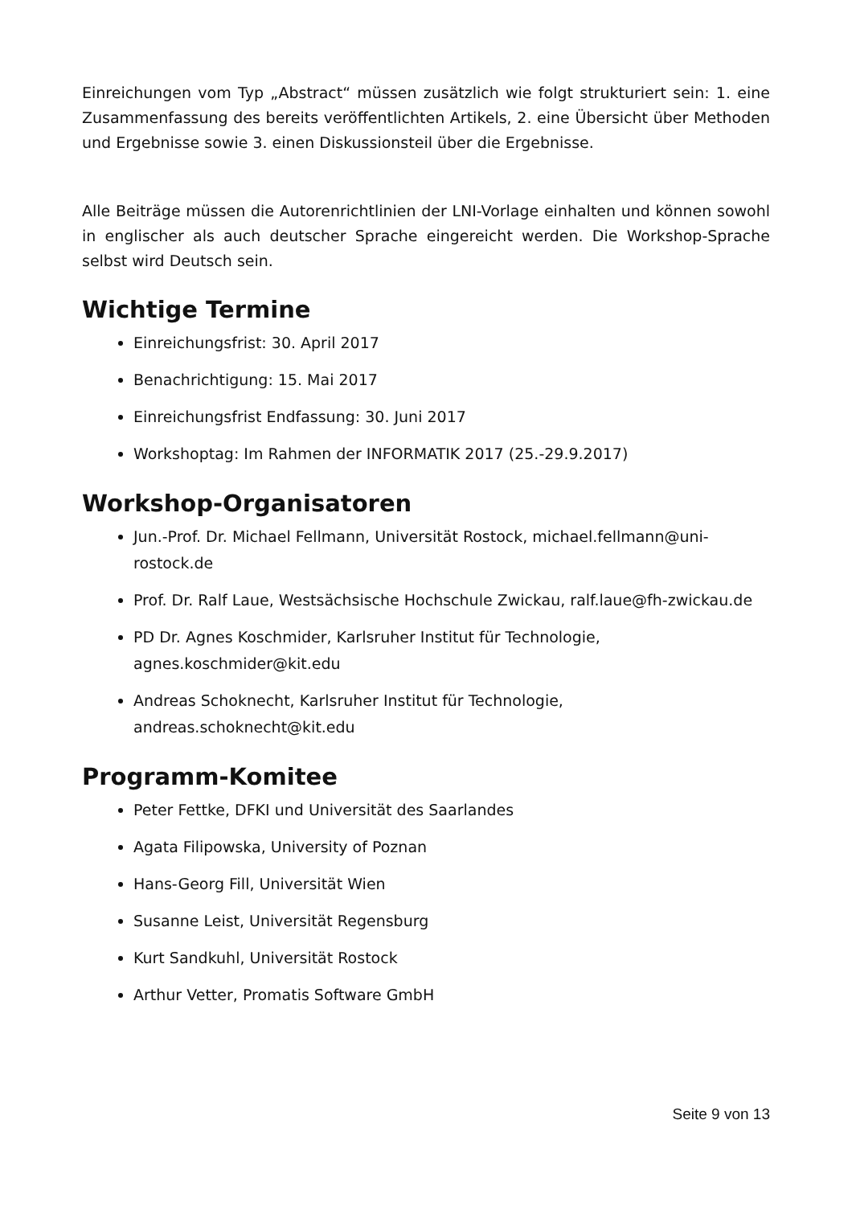Einreichungen vom Typ „Abstract“ müssen zusätzlich wie folgt strukturiert sein: 1. eine Zusammenfassung des bereits veröffentlichten Artikels, 2. eine Übersicht über Methoden und Ergebnisse sowie 3. einen Diskussionsteil über die Ergebnisse.
Alle Beiträge müssen die Autorenrichtlinien der LNI-Vorlage einhalten und können sowohl in englischer als auch deutscher Sprache eingereicht werden. Die Workshop-Sprache selbst wird Deutsch sein.
Wichtige Termine
Einreichungsfrist: 30. April 2017
Benachrichtigung: 15. Mai 2017
Einreichungsfrist Endfassung: 30. Juni 2017
Workshoptag: Im Rahmen der INFORMATIK 2017 (25.-29.9.2017)
Workshop-Organisatoren
Jun.-Prof. Dr. Michael Fellmann, Universität Rostock, michael.fellmann@uni-rostock.de
Prof. Dr. Ralf Laue, Westsächsische Hochschule Zwickau, ralf.laue@fh-zwickau.de
PD Dr. Agnes Koschmider, Karlsruher Institut für Technologie,
agnes.koschmider@kit.edu
Andreas Schoknecht, Karlsruher Institut für Technologie,
andreas.schoknecht@kit.edu
Programm-Komitee
Peter Fettke, DFKI und Universität des Saarlandes
Agata Filipowska, University of Poznan
Hans-Georg Fill, Universität Wien
Susanne Leist, Universität Regensburg
Kurt Sandkuhl, Universität Rostock
Arthur Vetter, Promatis Software GmbH
Seite 9 von 13